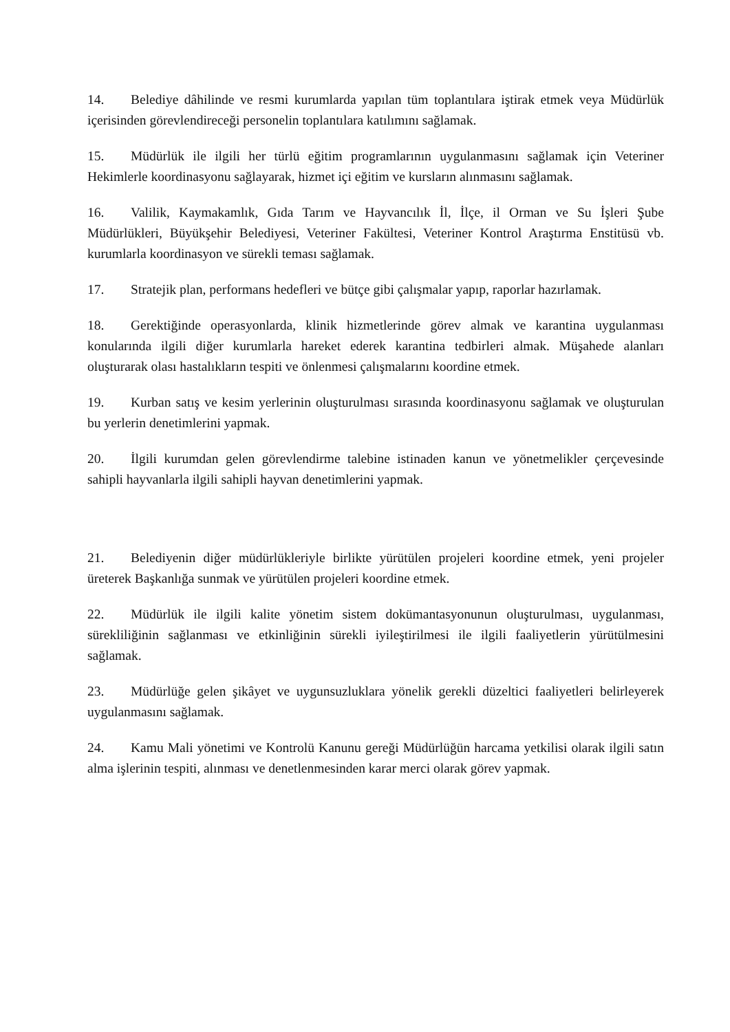14. Belediye dâhilinde ve resmi kurumlarda yapılan tüm toplantılara iştirak etmek veya Müdürlük içerisinden görevlendireceği personelin toplantılara katılımını sağlamak.
15. Müdürlük ile ilgili her türlü eğitim programlarının uygulanmasını sağlamak için Veteriner Hekimlerle koordinasyonu sağlayarak, hizmet içi eğitim ve kursların alınmasını sağlamak.
16. Valilik, Kaymakamlık, Gıda Tarım ve Hayvancılık İl, İlçe, il Orman ve Su İşleri Şube Müdürlükleri, Büyükşehir Belediyesi, Veteriner Fakültesi, Veteriner Kontrol Araştırma Enstitüsü vb. kurumlarla koordinasyon ve sürekli teması sağlamak.
17. Stratejik plan, performans hedefleri ve bütçe gibi çalışmalar yapıp, raporlar hazırlamak.
18. Gerektiğinde operasyonlarda, klinik hizmetlerinde görev almak ve karantina uygulanması konularında ilgili diğer kurumlarla hareket ederek karantina tedbirleri almak. Müşahede alanları oluşturarak olası hastalıkların tespiti ve önlenmesi çalışmalarını koordine etmek.
19. Kurban satış ve kesim yerlerinin oluşturulması sırasında koordinasyonu sağlamak ve oluşturulan bu yerlerin denetimlerini yapmak.
20. İlgili kurumdan gelen görevlendirme talebine istinaden kanun ve yönetmelikler çerçevesinde sahipli hayvanlarla ilgili sahipli hayvan denetimlerini yapmak.
21. Belediyenin diğer müdürlükleriyle birlikte yürütülen projeleri koordine etmek, yeni projeler üreterek Başkanlığa sunmak ve yürütülen projeleri koordine etmek.
22. Müdürlük ile ilgili kalite yönetim sistem dokümantasyonunun oluşturulması, uygulanması, sürekliliğinin sağlanması ve etkinliğinin sürekli iyileştirilmesi ile ilgili faaliyetlerin yürütülmesini sağlamak.
23. Müdürlüğe gelen şikâyet ve uygunsuzluklara yönelik gerekli düzeltici faaliyetleri belirleyerek uygulanmasını sağlamak.
24. Kamu Mali yönetimi ve Kontrolü Kanunu gereği Müdürlüğün harcama yetkilisi olarak ilgili satın alma işlerinin tespiti, alınması ve denetlenmesinden karar merci olarak görev yapmak.